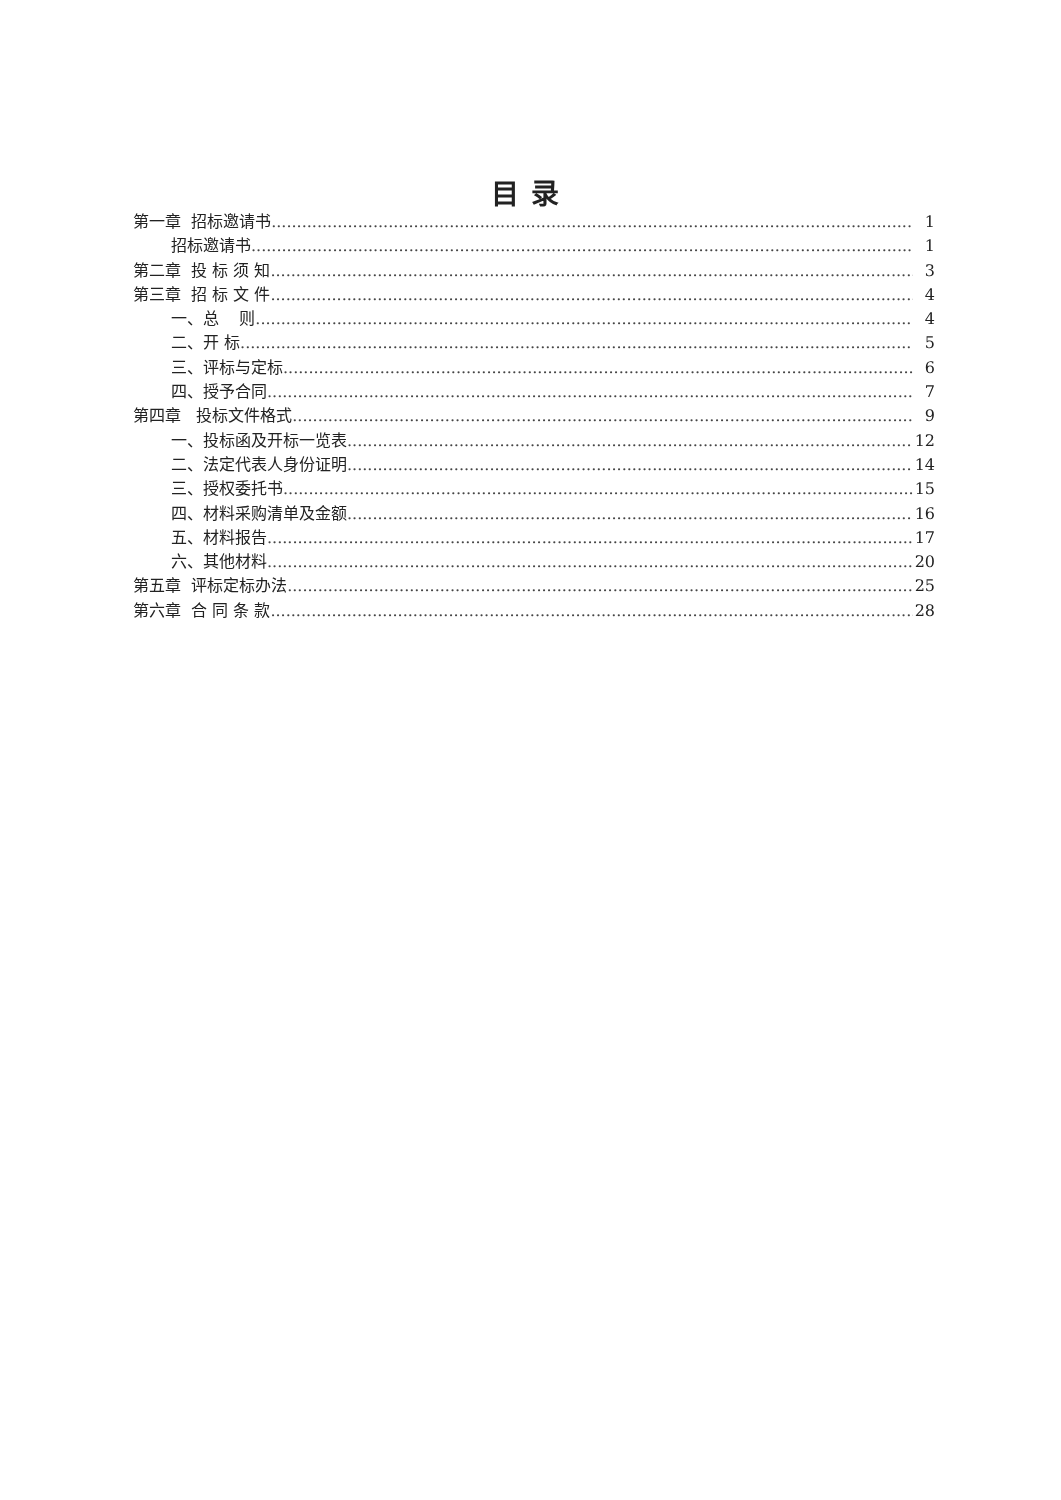目录
第一章 招标邀请书 1
招标邀请书 1
第二章 投 标 须 知 3
第三章 招 标 文 件 4
一、总 则 4
二、开 标 5
三、评标与定标 6
四、授予合同 7
第四章 投标文件格式 9
一、投标函及开标一览表 12
二、法定代表人身份证明 14
三、授权委托书 15
四、材料采购清单及金额 16
五、材料报告 17
六、其他材料 20
第五章 评标定标办法 25
第六章 合 同 条 款 28